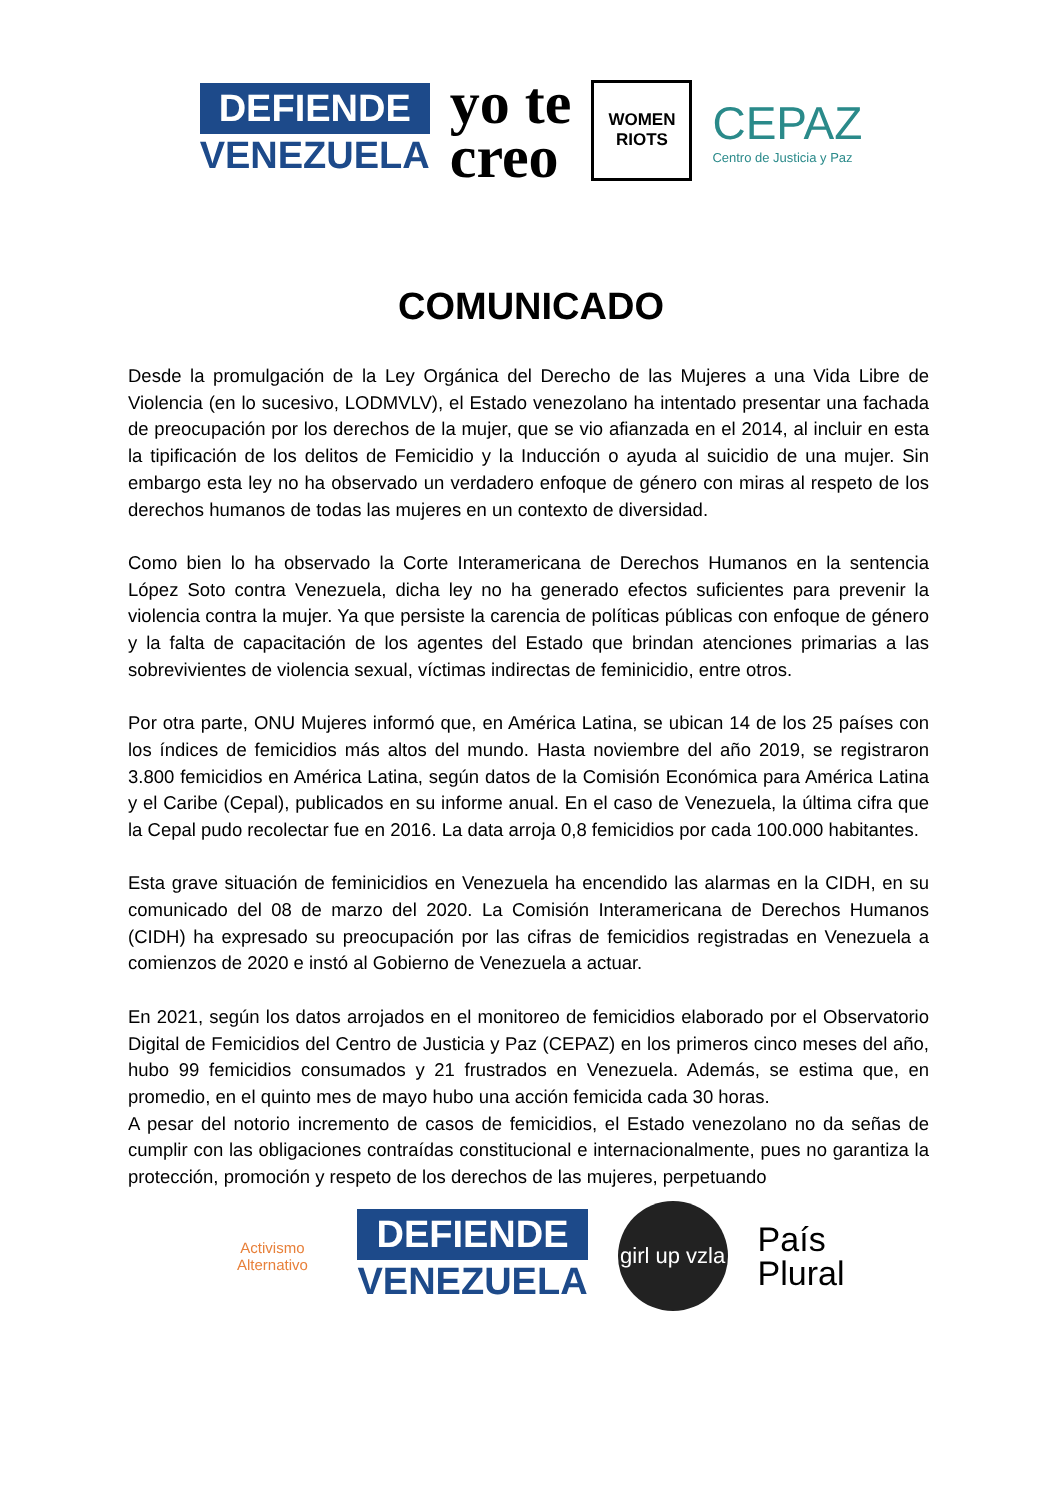DEFIENDE
VENEZUELA
yo te
creo
WOMEN
RIOTS
CEPAZ
Centro de Justicia y Paz
COMUNICADO
Desde la promulgación de la Ley Orgánica del Derecho de las Mujeres a una Vida Libre de Violencia (en lo sucesivo, LODMVLV), el Estado venezolano ha intentado presentar una fachada de preocupación por los derechos de la mujer, que se vio afianzada en el 2014, al incluir en esta la tipificación de los delitos de Femicidio y la Inducción o ayuda al suicidio de una mujer. Sin embargo esta ley no ha observado un verdadero enfoque de género con miras al respeto de los derechos humanos de todas las mujeres en un contexto de diversidad.
Como bien lo ha observado la Corte Interamericana de Derechos Humanos en la sentencia López Soto contra Venezuela, dicha ley no ha generado efectos suficientes para prevenir la violencia contra la mujer. Ya que persiste la carencia de políticas públicas con enfoque de género y la falta de capacitación de los agentes del Estado que brindan atenciones primarias a las sobrevivientes de violencia sexual, víctimas indirectas de feminicidio, entre otros.
Por otra parte, ONU Mujeres informó que, en América Latina, se ubican 14 de los 25 países con los índices de femicidios más altos del mundo. Hasta noviembre del año 2019, se registraron 3.800 femicidios en América Latina, según datos de la Comisión Económica para América Latina y el Caribe (Cepal), publicados en su informe anual. En el caso de Venezuela, la última cifra que la Cepal pudo recolectar fue en 2016. La data arroja 0,8 femicidios por cada 100.000 habitantes.
Esta grave situación de feminicidios en Venezuela ha encendido las alarmas en la CIDH, en su comunicado del 08 de marzo del 2020. La Comisión Interamericana de Derechos Humanos (CIDH) ha expresado su preocupación por las cifras de femicidios registradas en Venezuela a comienzos de 2020 e instó al Gobierno de Venezuela a actuar.
En 2021, según los datos arrojados en el monitoreo de femicidios elaborado por el Observatorio Digital de Femicidios del Centro de Justicia y Paz (CEPAZ) en los primeros cinco meses del año, hubo 99 femicidios consumados y 21 frustrados en Venezuela. Además, se estima que, en promedio, en el quinto mes de mayo hubo una acción femicida cada 30 horas.
A pesar del notorio incremento de casos de femicidios, el Estado venezolano no da señas de cumplir con las obligaciones contraídas constitucional e internacionalmente, pues no garantiza la protección, promoción y respeto de los derechos de las mujeres, perpetuando
Activismo
Alternativo
DEFIENDE
VENEZUELA
girl up vzla
País
Plural